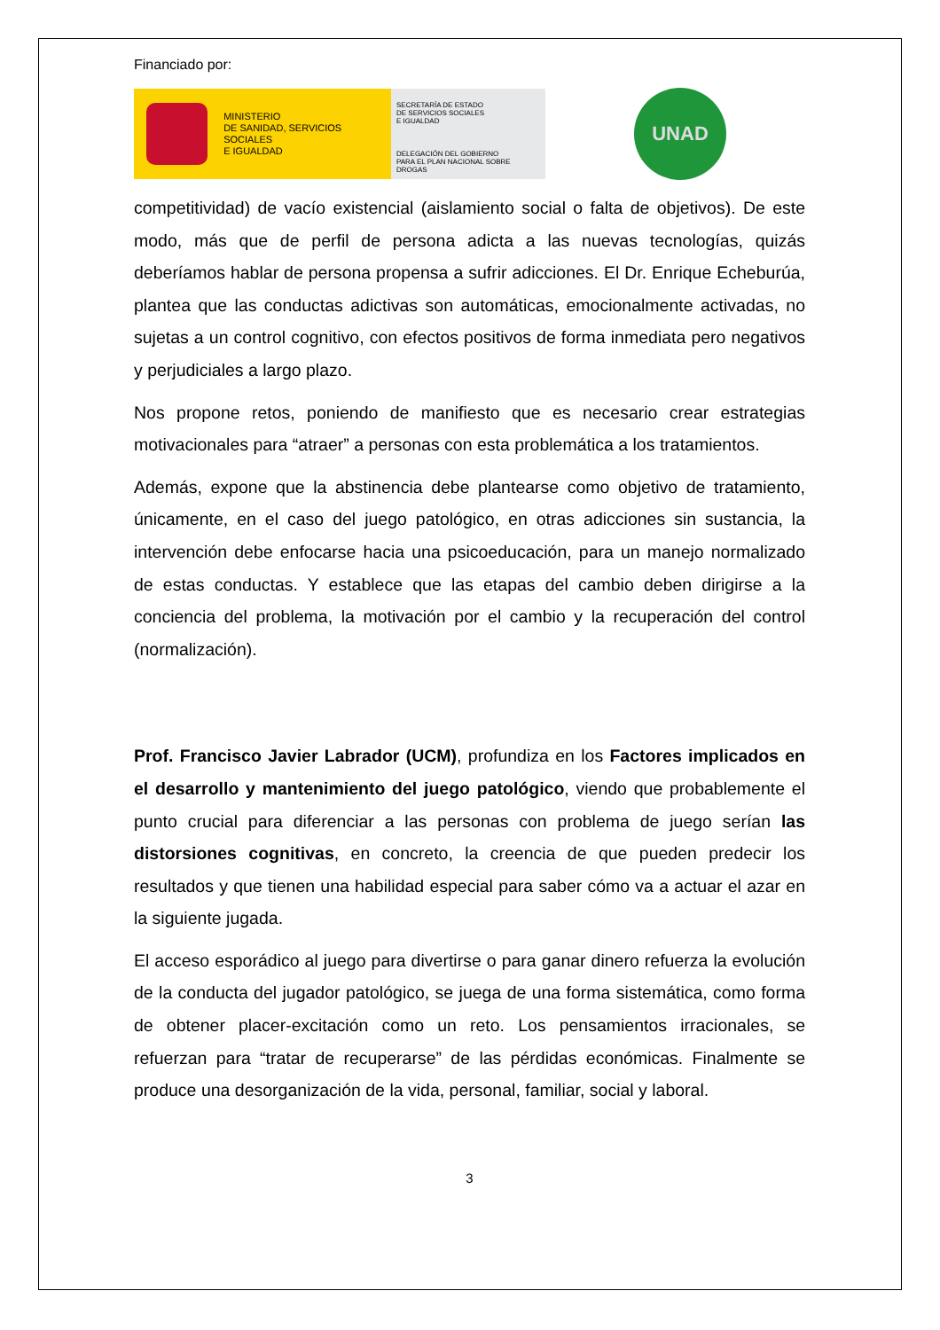Financiado por:
MINISTERIO
DE SANIDAD, SERVICIOS SOCIALES
E IGUALDAD
SECRETARÍA DE ESTADO
DE SERVICIOS SOCIALES
E IGUALDAD
DELEGACIÓN DEL GOBIERNO
PARA EL PLAN NACIONAL SOBRE DROGAS
UNAD
competitividad) de vacío existencial (aislamiento social o falta de objetivos). De este modo, más que de perfil de persona adicta a las nuevas tecnologías, quizás deberíamos hablar de persona propensa a sufrir adicciones. El Dr. Enrique Echeburúa, plantea que las conductas adictivas son automáticas, emocionalmente activadas, no sujetas a un control cognitivo, con efectos positivos de forma inmediata pero negativos y perjudiciales a largo plazo.
Nos propone retos, poniendo de manifiesto que es necesario crear estrategias motivacionales para “atraer” a personas con esta problemática a los tratamientos.
Además, expone que la abstinencia debe plantearse como objetivo de tratamiento, únicamente, en el caso del juego patológico, en otras adicciones sin sustancia, la intervención debe enfocarse hacia una psicoeducación, para un manejo normalizado de estas conductas. Y establece que las etapas del cambio deben dirigirse a la conciencia del problema, la motivación por el cambio y la recuperación del control (normalización).
Prof. Francisco Javier Labrador (UCM), profundiza en los Factores implicados en el desarrollo y mantenimiento del juego patológico, viendo que probablemente el punto crucial para diferenciar a las personas con problema de juego serían las distorsiones cognitivas, en concreto, la creencia de que pueden predecir los resultados y que tienen una habilidad especial para saber cómo va a actuar el azar en la siguiente jugada.
El acceso esporádico al juego para divertirse o para ganar dinero refuerza la evolución de la conducta del jugador patológico, se juega de una forma sistemática, como forma de obtener placer-excitación como un reto. Los pensamientos irracionales, se refuerzan para “tratar de recuperarse” de las pérdidas económicas. Finalmente se produce una desorganización de la vida, personal, familiar, social y laboral.
3